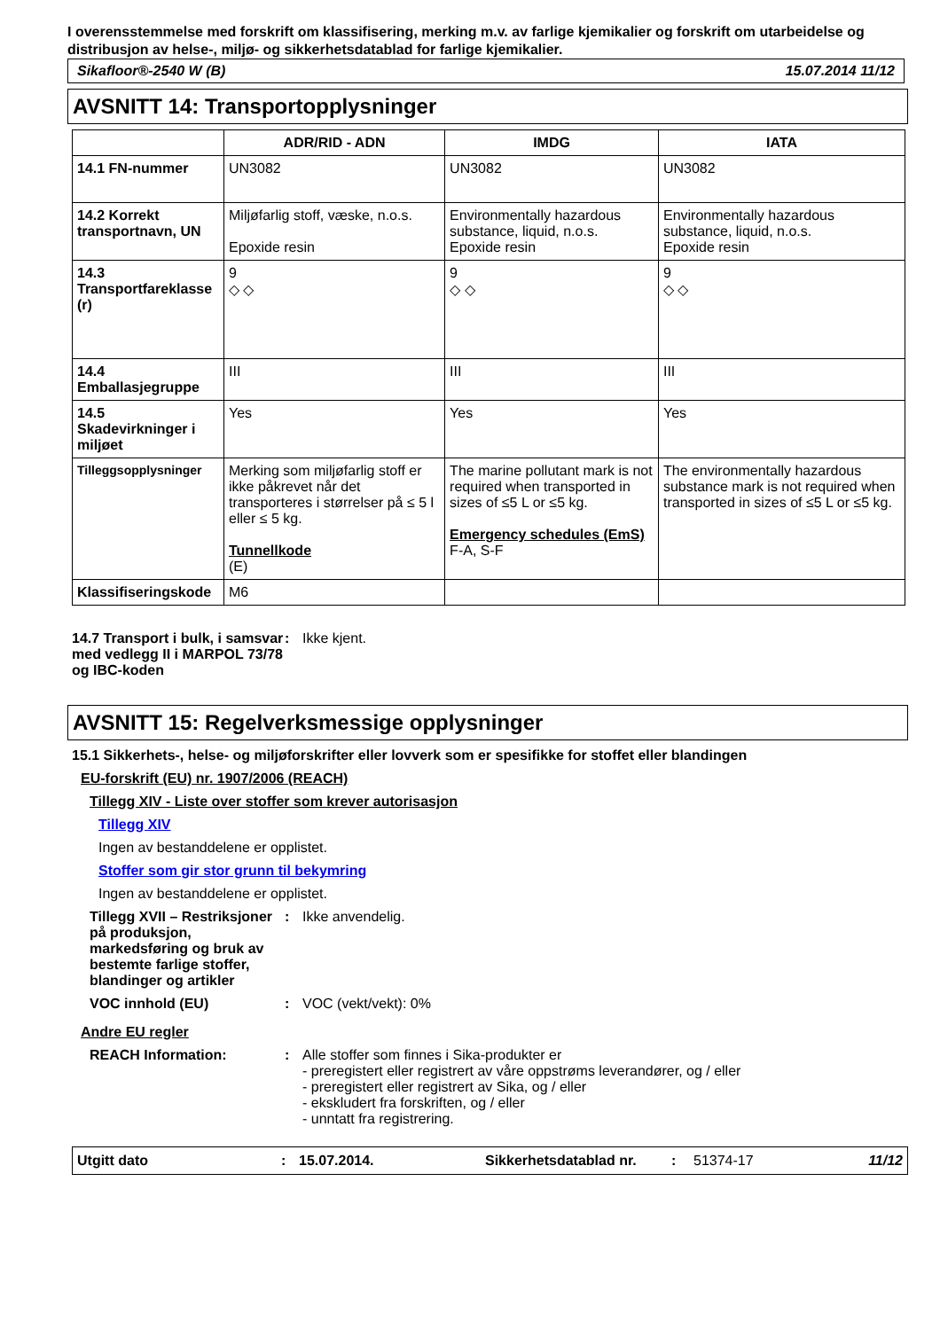I overensstemmelse med forskrift om klassifisering, merking m.v. av farlige kjemikalier og forskrift om utarbeidelse og distribusjon av helse-, miljø- og sikkerhetsdatablad for farlige kjemikalier.
Sikafloor®-2540 W (B) 15.07.2014 11/12
AVSNITT 14: Transportopplysninger
| | ADR/RID - ADN | IMDG | IATA |
| --- | --- | --- | --- |
| 14.1 FN-nummer | UN3082 | UN3082 | UN3082 |
| 14.2 Korrekt transportnavn, UN | Miljøfarlig stoff, væske, n.o.s. Epoxide resin | Environmentally hazardous substance, liquid, n.o.s. Epoxide resin | Environmentally hazardous substance, liquid, n.o.s. Epoxide resin |
| 14.3 Transportfareklasse (r) | 9 ◇ ◇ | 9 ◇ ◇ | 9 ◇ ◇ |
| 14.4 Emballasjegruppe | III | III | III |
| 14.5 Skadevirkninger i miljøet | Yes | Yes | Yes |
| Tilleggsopplysninger | Merking som miljøfarlig stoff er ikke påkrevet når det transporteres i størrelser på ≤ 5 l eller ≤ 5 kg. Tunnellkode (E) | The marine pollutant mark is not required when transported in sizes of ≤5 L or ≤5 kg. Emergency schedules (EmS) F-A, S-F | The environmentally hazardous substance mark is not required when transported in sizes of ≤5 L or ≤5 kg. |
| Klassifiseringskode | M6 | | |
14.7 Transport i bulk, i samsvar med vedlegg II i MARPOL 73/78 og IBC-koden
: Ikke kjent.
AVSNITT 15: Regelverksmessige opplysninger
15.1 Sikkerhets-, helse- og miljøforskrifter eller lovverk som er spesifikke for stoffet eller blandingen
EU-forskrift (EU) nr. 1907/2006 (REACH)
Tillegg XIV - Liste over stoffer som krever autorisasjon
Tillegg XIV
Ingen av bestanddelene er opplistet.
Stoffer som gir stor grunn til bekymring
Ingen av bestanddelene er opplistet.
Tillegg XVII – Restriksjoner på produksjon, markedsføring og bruk av bestemte farlige stoffer, blandinger og artikler
: Ikke anvendelig.
VOC innhold (EU) : VOC (vekt/vekt): 0%
Andre EU regler
REACH Information: : Alle stoffer som finnes i Sika-produkter er
- preregistert eller registrert av våre oppstrøms leverandører, og / eller
- preregistert eller registrert av Sika, og / eller
- ekskludert fra forskriften, og / eller
- unntatt fra registrering.
Utgitt dato: 15.07.2014. Sikkerhetsdatablad nr.: 51374-17 11/12